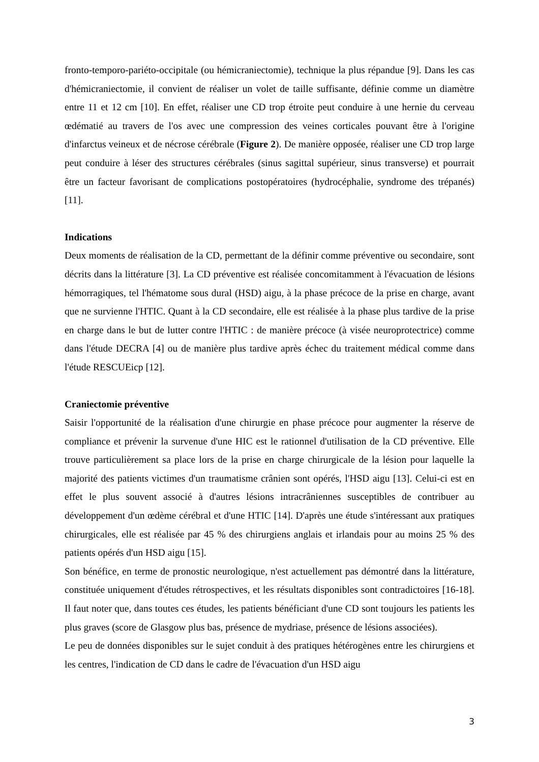fronto-temporo-pariéto-occipitale (ou hémicraniectomie), technique la plus répandue [9]. Dans les cas d'hémicraniectomie, il convient de réaliser un volet de taille suffisante, définie comme un diamètre entre 11 et 12 cm [10]. En effet, réaliser une CD trop étroite peut conduire à une hernie du cerveau œdématié au travers de l'os avec une compression des veines corticales pouvant être à l'origine d'infarctus veineux et de nécrose cérébrale (Figure 2). De manière opposée, réaliser une CD trop large peut conduire à léser des structures cérébrales (sinus sagittal supérieur, sinus transverse) et pourrait être un facteur favorisant de complications postopératoires (hydrocéphalie, syndrome des trépanés) [11].
Indications
Deux moments de réalisation de la CD, permettant de la définir comme préventive ou secondaire, sont décrits dans la littérature [3]. La CD préventive est réalisée concomitamment à l'évacuation de lésions hémorragiques, tel l'hématome sous dural (HSD) aigu, à la phase précoce de la prise en charge, avant que ne survienne l'HTIC. Quant à la CD secondaire, elle est réalisée à la phase plus tardive de la prise en charge dans le but de lutter contre l'HTIC : de manière précoce (à visée neuroprotectrice) comme dans l'étude DECRA [4] ou de manière plus tardive après échec du traitement médical comme dans l'étude RESCUEicp [12].
Craniectomie préventive
Saisir l'opportunité de la réalisation d'une chirurgie en phase précoce pour augmenter la réserve de compliance et prévenir la survenue d'une HIC est le rationnel d'utilisation de la CD préventive. Elle trouve particulièrement sa place lors de la prise en charge chirurgicale de la lésion pour laquelle la majorité des patients victimes d'un traumatisme crânien sont opérés, l'HSD aigu [13]. Celui-ci est en effet le plus souvent associé à d'autres lésions intracrâniennes susceptibles de contribuer au développement d'un œdème cérébral et d'une HTIC [14]. D'après une étude s'intéressant aux pratiques chirurgicales, elle est réalisée par 45 % des chirurgiens anglais et irlandais pour au moins 25 % des patients opérés d'un HSD aigu [15].
Son bénéfice, en terme de pronostic neurologique, n'est actuellement pas démontré dans la littérature, constituée uniquement d'études rétrospectives, et les résultats disponibles sont contradictoires [16-18]. Il faut noter que, dans toutes ces études, les patients bénéficiant d'une CD sont toujours les patients les plus graves (score de Glasgow plus bas, présence de mydriase, présence de lésions associées).
Le peu de données disponibles sur le sujet conduit à des pratiques hétérogènes entre les chirurgiens et les centres, l'indication de CD dans le cadre de l'évacuation d'un HSD aigu
3